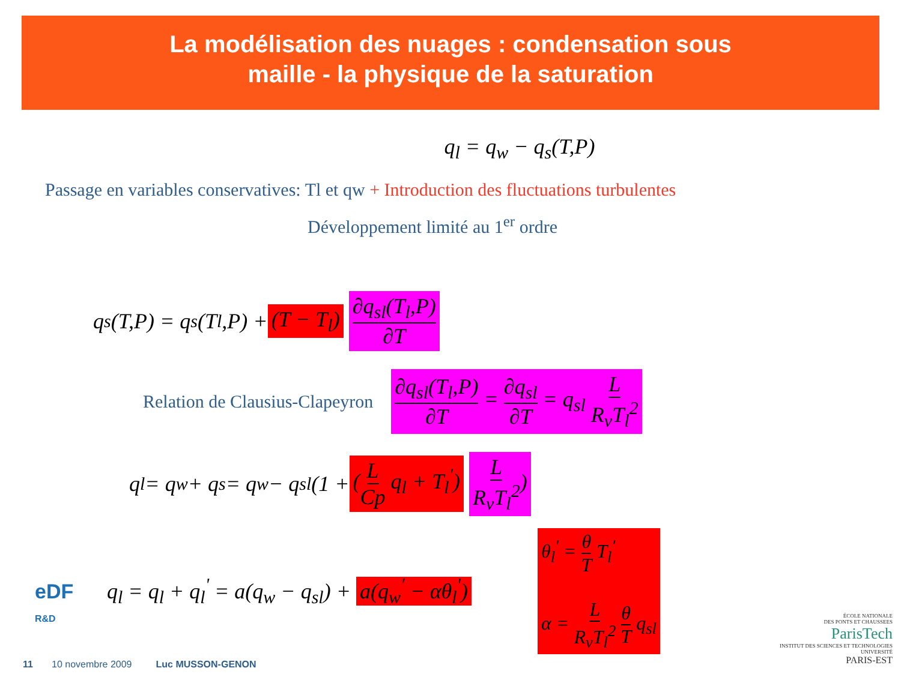La modélisation des nuages : condensation sous
maille - la physique de la saturation
q<sub>l</sub> = q<sub>w</sub> − q<sub>s</sub>(T,P)
Passage en variables conservatives: Tl et qw + Introduction des fluctuations turbulentes
Développement limité au 1<sup>er</sup> ordre
q<sub>s</sub>(T,P) = q<sub>s</sub>(T<sub>l</sub>,P) + (T − T<sub>l</sub>) ∂q<sub>sl</sub>(T<sub>l</sub>,P) ∂T
Relation de Clausius-Clapeyron ∂q<sub>sl</sub>(T<sub>l</sub>,P) ∂T = ∂q<sub>sl</sub> ∂T = q<sub>sl</sub> L R<sub>v</sub>T<sub>l</sub><sup>2</sup>
q<sub>l</sub> = q<sub>w</sub> + q<sub>s</sub> = q<sub>w</sub> − q<sub>sl</sub>(1 + (L Cp q<sub>l</sub> + T<sub>l</sub><sup>'</sup>) L R<sub>v</sub>T<sub>l</sub><sup>2</sup>)
q<sub>l</sub> = q<sub>l</sub> + q<sub>l</sub><sup>'</sup> = a(q<sub>w</sub> − q<sub>sl</sub>) + a(q<sub>w</sub><sup>'</sup> − αθ<sub>l</sub><sup>'</sup>) θ<sub>l</sub><sup>'</sup> = θ T T<sub>l</sub><sup>'</sup>
α = L R<sub>v</sub>T<sub>l</sub><sup>2</sup> θ T q<sub>sl</sub>
eDF
R&D
11 10 novembre 2009 Luc MUSSON-GENON
ÉCOLE NATIONALE
DES PONTS ET CHAUSSEES
ParisTech
INSTITUT DES SCIENCES ET TECHNOLOGIES
UNIVERSITÉ
PARIS-EST